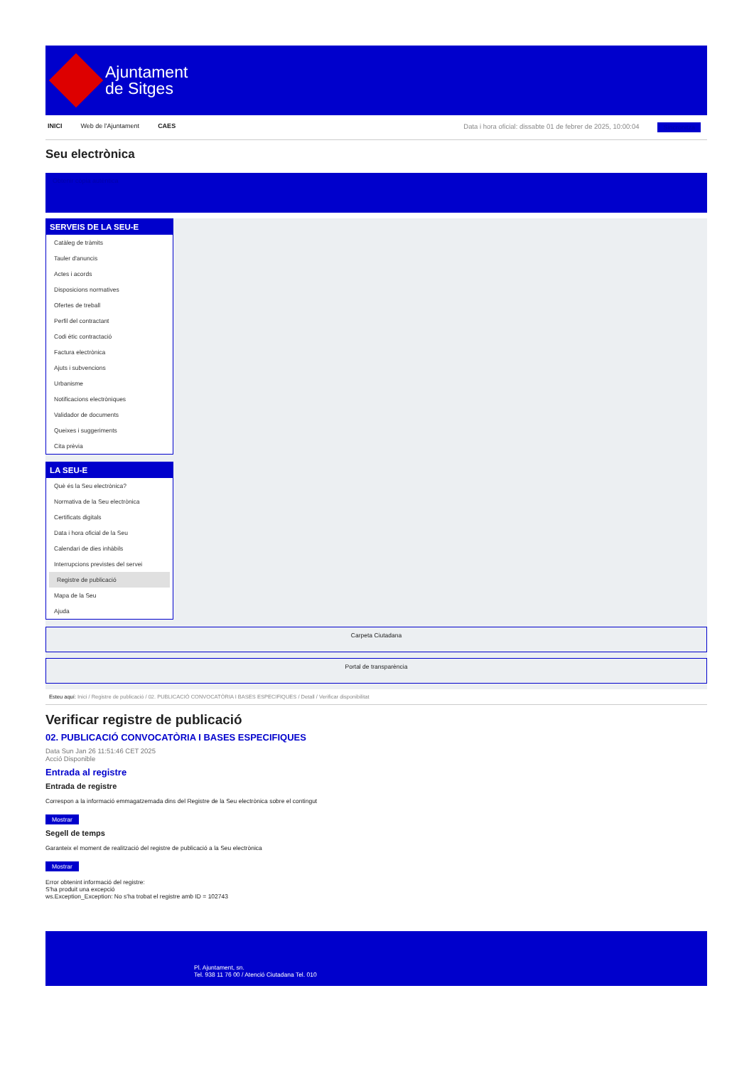Ajuntament
de Sitges
INICI Web de l'Ajuntament CAES Data i hora oficial: dissabte 01 de febrer de 2025, 10:00:04 Sincronitza
Seu electrònica
Obtenir còpia autèntica
SERVEIS DE LA SEU-E
Catàleg de tràmits
Tauler d'anuncis
Actes i acords
Disposicions normatives
Ofertes de treball
Perfil del contractant
Codi ètic contractació
Factura electrònica
Ajuts i subvencions
Urbanisme
Notificacions electròniques
Validador de documents
Queixes i suggeriments
Cita prèvia
LA SEU-E
Què és la Seu electrònica?
Normativa de la Seu electrònica
Certificats digitals
Data i hora oficial de la Seu
Calendari de dies inhàbils
Interrupcions previstes del servei
Registre de publicació
Mapa de la Seu
Ajuda
Carpeta Ciutadana
Portal de transparència
Esteu aquí: Inici / Registre de publicació / 02. PUBLICACIÓ CONVOCATÒRIA I BASES ESPECIFIQUES / Detall / Verificar disponibilitat
Verificar registre de publicació
02. PUBLICACIÓ CONVOCATÒRIA I BASES ESPECIFIQUES
Data Sun Jan 26 11:51:46 CET 2025
Acció Disponible
Entrada al registre
Entrada de registre
Correspon a la informació emmagatzemada dins del Registre de la Seu electrònica sobre el contingut
Mostrar
Segell de temps
Garanteix el moment de realització del registre de publicació a la Seu electrònica
Mostrar
Error obtenint informació del registre:
S'ha produit una excepció
ws.Exception_Exception: No s'ha trobat el registre amb ID = 102743
Pl. Ajuntament, sn.
Tel. 938 11 76 00 / Atenció Ciutadana Tel. 010